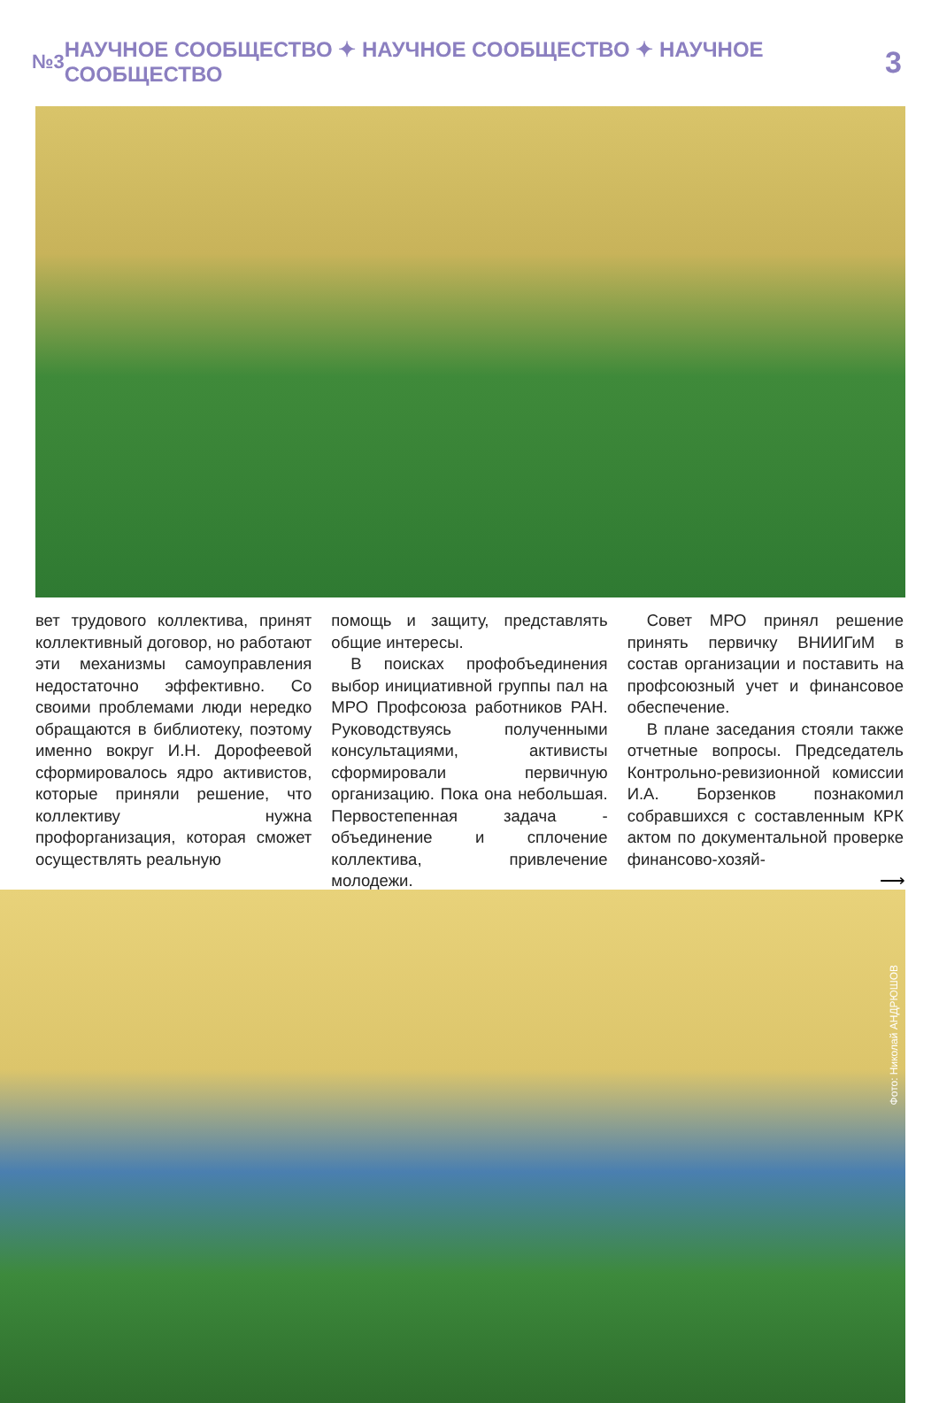№3 НАУЧНОЕ СООБЩЕСТВО ✦ НАУЧНОЕ СООБЩЕСТВО ✦ НАУЧНОЕ СООБЩЕСТВО 3
вет трудового коллектива, принят коллективный договор, но работают эти механизмы самоуправления недостаточно эффективно. Со своими проблемами люди нередко обращаются в библиотеку, поэтому именно вокруг И.Н. Дорофеевой сформировалось ядро активистов, которые приняли решение, что коллективу нужна профорганизация, которая сможет осуществлять реальную
помощь и защиту, представлять общие интересы.
В поисках профобъединения выбор инициативной группы пал на МРО Профсоюза работников РАН. Руководствуясь полученными консультациями, активисты сформировали первичную организацию. Пока она небольшая. Первостепенная задача - объединение и сплочение коллектива, привлечение молодежи.
Совет МРО принял решение принять первичку ВНИИГиМ в состав организации и поставить на профсоюзный учет и финансовое обеспечение.
В плане заседания стояли также отчетные вопросы. Председатель Контрольно-ревизионной комиссии И.А. Борзенков познакомил собравшихся с составленным КРК актом по документальной проверке финансово-хозяй-
⟶
Фото: Николай АНДРЮШОВ